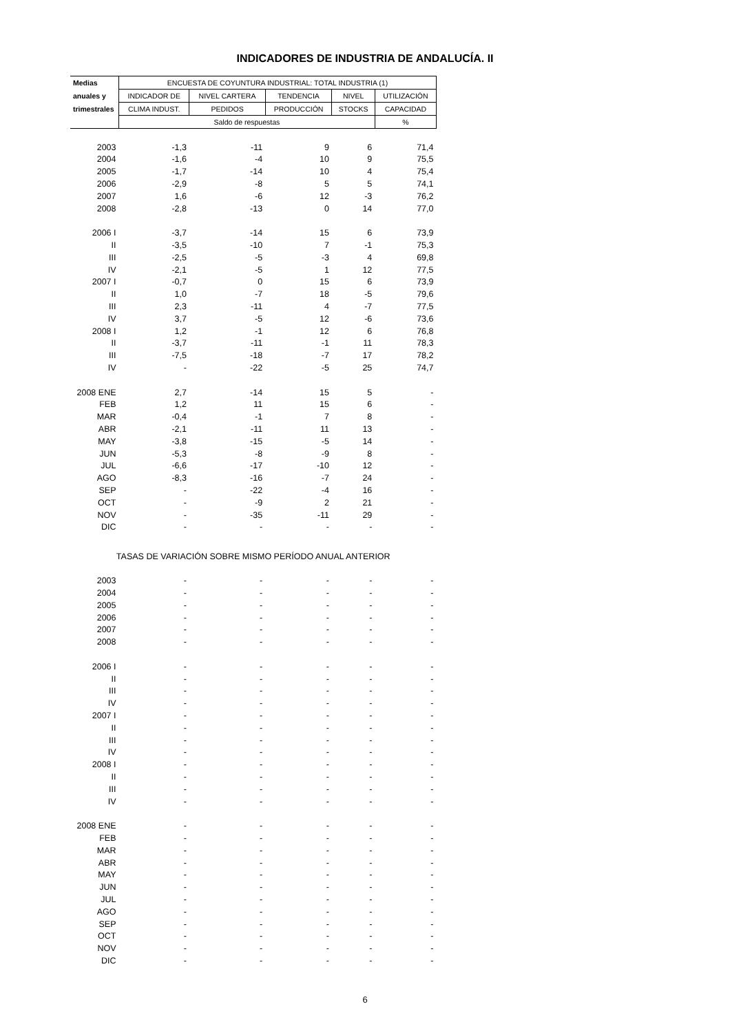INDICADORES DE INDUSTRIA DE ANDALUCÍA. II
| Medias | ENCUESTA DE COYUNTURA INDUSTRIAL: TOTAL INDUSTRIA (1) | | | | |
| --- | --- | --- | --- | --- | --- |
| anuales y | INDICADOR DE | NIVEL CARTERA | TENDENCIA | NIVEL | UTILIZACIÓN |
| trimestrales | CLIMA INDUST. | PEDIDOS | PRODUCCIÓN | STOCKS | CAPACIDAD |
| | Saldo de respuestas | | | | % |
| 2003 | -1,3 | -11 | 9 | 6 | 71,4 |
| 2004 | -1,6 | -4 | 10 | 9 | 75,5 |
| 2005 | -1,7 | -14 | 10 | 4 | 75,4 |
| 2006 | -2,9 | -8 | 5 | 5 | 74,1 |
| 2007 | 1,6 | -6 | 12 | -3 | 76,2 |
| 2008 | -2,8 | -13 | 0 | 14 | 77,0 |
| 2006 I | -3,7 | -14 | 15 | 6 | 73,9 |
| II | -3,5 | -10 | 7 | -1 | 75,3 |
| III | -2,5 | -5 | -3 | 4 | 69,8 |
| IV | -2,1 | -5 | 1 | 12 | 77,5 |
| 2007 I | -0,7 | 0 | 15 | 6 | 73,9 |
| II | 1,0 | -7 | 18 | -5 | 79,6 |
| III | 2,3 | -11 | 4 | -7 | 77,5 |
| IV | 3,7 | -5 | 12 | -6 | 73,6 |
| 2008 I | 1,2 | -1 | 12 | 6 | 76,8 |
| II | -3,7 | -11 | -1 | 11 | 78,3 |
| III | -7,5 | -18 | -7 | 17 | 78,2 |
| IV | - | -22 | -5 | 25 | 74,7 |
| 2008 ENE | 2,7 | -14 | 15 | 5 | - |
| FEB | 1,2 | 11 | 15 | 6 | - |
| MAR | -0,4 | -1 | 7 | 8 | - |
| ABR | -2,1 | -11 | 11 | 13 | - |
| MAY | -3,8 | -15 | -5 | 14 | - |
| JUN | -5,3 | -8 | -9 | 8 | - |
| JUL | -6,6 | -17 | -10 | 12 | - |
| AGO | -8,3 | -16 | -7 | 24 | - |
| SEP | - | -22 | -4 | 16 | - |
| OCT | - | -9 | 2 | 21 | - |
| NOV | - | -35 | -11 | 29 | - |
| DIC | - | - | - | - | - |
| TASAS DE VARIACIÓN SOBRE MISMO PERÍODO ANUAL ANTERIOR | | | | | |
| 2003 | - | - | - | - | - |
| 2004 | - | - | - | - | - |
| 2005 | - | - | - | - | - |
| 2006 | - | - | - | - | - |
| 2007 | - | - | - | - | - |
| 2008 | - | - | - | - | - |
| 2006 I | - | - | - | - | - |
| II | - | - | - | - | - |
| III | - | - | - | - | - |
| IV | - | - | - | - | - |
| 2007 I | - | - | - | - | - |
| II | - | - | - | - | - |
| III | - | - | - | - | - |
| IV | - | - | - | - | - |
| 2008 I | - | - | - | - | - |
| II | - | - | - | - | - |
| III | - | - | - | - | - |
| IV | - | - | - | - | - |
| 2008 ENE | - | - | - | - | - |
| FEB | - | - | - | - | - |
| MAR | - | - | - | - | - |
| ABR | - | - | - | - | - |
| MAY | - | - | - | - | - |
| JUN | - | - | - | - | - |
| JUL | - | - | - | - | - |
| AGO | - | - | - | - | - |
| SEP | - | - | - | - | - |
| OCT | - | - | - | - | - |
| NOV | - | - | - | - | - |
| DIC | - | - | - | - | - |
6